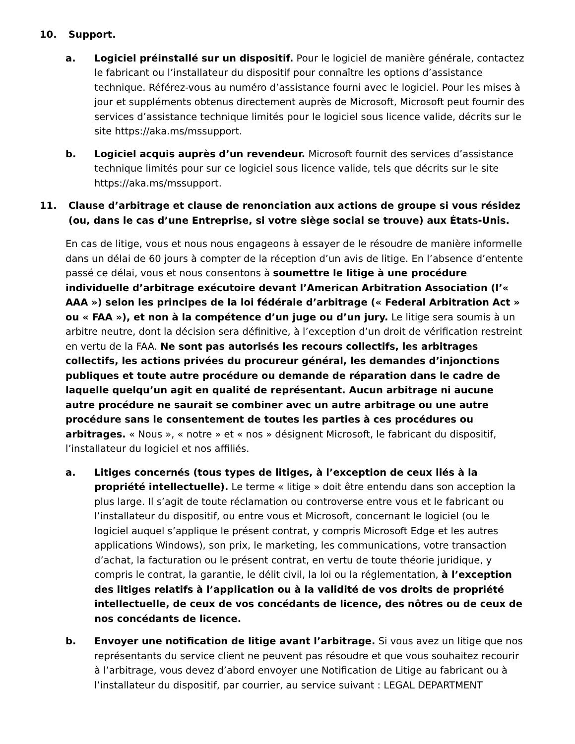10. Support.
a. Logiciel préinstallé sur un dispositif. Pour le logiciel de manière générale, contactez le fabricant ou l’installateur du dispositif pour connaître les options d’assistance technique. Référez-vous au numéro d’assistance fourni avec le logiciel. Pour les mises à jour et suppléments obtenus directement auprès de Microsoft, Microsoft peut fournir des services d’assistance technique limités pour le logiciel sous licence valide, décrits sur le site https://aka.ms/mssupport.
b. Logiciel acquis auprès d’un revendeur. Microsoft fournit des services d’assistance technique limités pour sur ce logiciel sous licence valide, tels que décrits sur le site https://aka.ms/mssupport.
11. Clause d’arbitrage et clause de renonciation aux actions de groupe si vous résidez (ou, dans le cas d’une Entreprise, si votre siège social se trouve) aux États-Unis.
En cas de litige, vous et nous nous engageons à essayer de le résoudre de manière informelle dans un délai de 60 jours à compter de la réception d’un avis de litige. En l’absence d’entente passé ce délai, vous et nous consentons à soumettre le litige à une procédure individuelle d’arbitrage exécutoire devant l’American Arbitration Association (l’« AAA ») selon les principes de la loi fédérale d’arbitrage (« Federal Arbitration Act » ou « FAA »), et non à la compétence d’un juge ou d’un jury. Le litige sera soumis à un arbitre neutre, dont la décision sera définitive, à l’exception d’un droit de vérification restreint en vertu de la FAA. Ne sont pas autorisés les recours collectifs, les arbitrages collectifs, les actions privées du procureur général, les demandes d’injonctions publiques et toute autre procédure ou demande de réparation dans le cadre de laquelle quelqu’un agit en qualité de représentant. Aucun arbitrage ni aucune autre procédure ne saurait se combiner avec un autre arbitrage ou une autre procédure sans le consentement de toutes les parties à ces procédures ou arbitrages. « Nous », « notre » et « nos » désignent Microsoft, le fabricant du dispositif, l’installateur du logiciel et nos affiliés.
a. Litiges concernés (tous types de litiges, à l’exception de ceux liés à la propriété intellectuelle). Le terme « litige » doit être entendu dans son acception la plus large. Il s’agit de toute réclamation ou controverse entre vous et le fabricant ou l’installateur du dispositif, ou entre vous et Microsoft, concernant le logiciel (ou le logiciel auquel s’applique le présent contrat, y compris Microsoft Edge et les autres applications Windows), son prix, le marketing, les communications, votre transaction d’achat, la facturation ou le présent contrat, en vertu de toute théorie juridique, y compris le contrat, la garantie, le délit civil, la loi ou la réglementation, à l’exception des litiges relatifs à l’application ou à la validité de vos droits de propriété intellectuelle, de ceux de vos concédants de licence, des nôtres ou de ceux de nos concédants de licence.
b. Envoyer une notification de litige avant l’arbitrage. Si vous avez un litige que nos représentants du service client ne peuvent pas résoudre et que vous souhaitez recourir à l’arbitrage, vous devez d’abord envoyer une Notification de Litige au fabricant ou à l’installateur du dispositif, par courrier, au service suivant : LEGAL DEPARTMENT